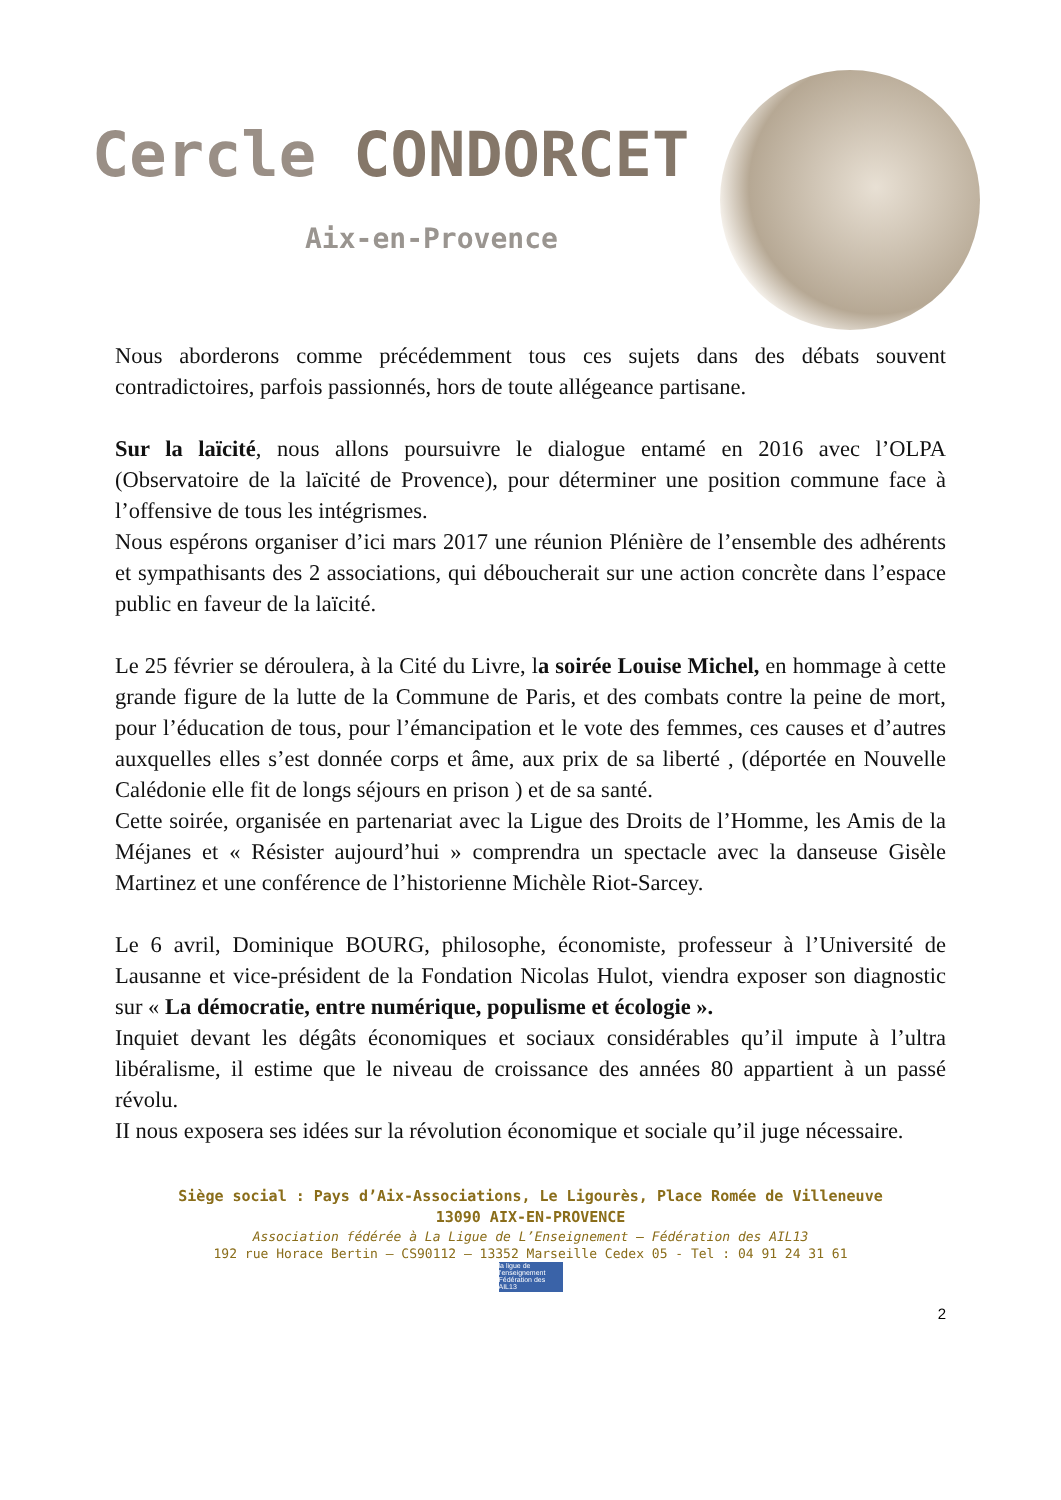Cercle CONDORCET
Aix-en-Provence
Nous aborderons comme précédemment tous ces sujets dans des débats souvent contradictoires, parfois passionnés, hors de toute allégeance partisane.
Sur la laïcité, nous allons poursuivre le dialogue entamé en 2016 avec l’OLPA (Observatoire de la laïcité de Provence), pour déterminer une position commune face à l’offensive de tous les intégrismes.
Nous espérons organiser d’ici mars 2017 une réunion Plénière de l’ensemble des adhérents et sympathisants des 2 associations, qui déboucherait sur une action concrète dans l’espace public en faveur de la laïcité.
Le 25 février se déroulera, à la Cité du Livre, la soirée Louise Michel, en hommage à cette grande figure de la lutte de la Commune de Paris, et des combats contre la peine de mort, pour l’éducation de tous, pour l’émancipation et le vote des femmes, ces causes et d’autres auxquelles elles s’est donnée corps et âme, aux prix de sa liberté , (déportée en Nouvelle Calédonie elle fit de longs séjours en prison ) et de sa santé.
Cette soirée, organisée en partenariat avec la Ligue des Droits de l’Homme, les Amis de la Méjanes et « Résister aujourd’hui » comprendra un spectacle avec la danseuse Gisèle Martinez et une conférence de l’historienne Michèle Riot-Sarcey.
Le 6 avril, Dominique BOURG, philosophe, économiste, professeur à l’Université de Lausanne et vice-président de la Fondation Nicolas Hulot, viendra exposer son diagnostic sur « La démocratie, entre numérique, populisme et écologie ».
Inquiet devant les dégâts économiques et sociaux considérables qu’il impute à l’ultra libéralisme, il estime que le niveau de croissance des années 80 appartient à un passé révolu.
II nous exposera ses idées sur la révolution économique et sociale qu’il juge nécessaire.
Siège social : Pays d’Aix-Associations, Le Ligourès, Place Romée de Villeneuve
13090 AIX-EN-PROVENCE
Association fédérée à La Ligue de L’Enseignement – Fédération des AIL13
192 rue Horace Bertin – CS90112 – 13352 Marseille Cedex 05 - Tel : 04 91 24 31 61
la ligue de l'enseignement
Fédération des AIL13
2